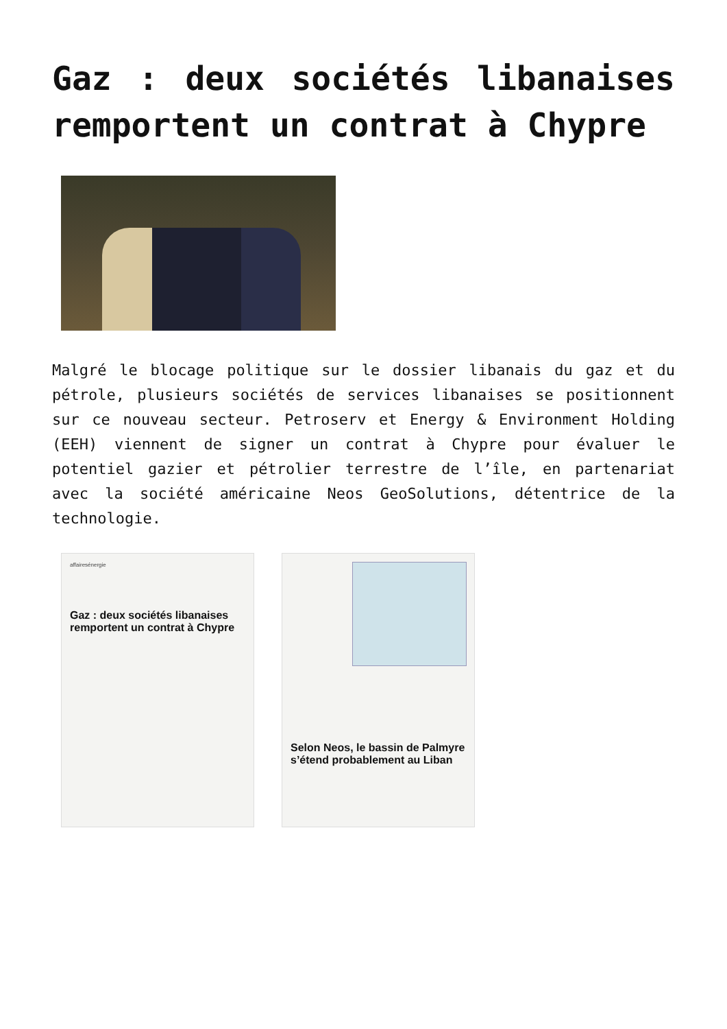Gaz : deux sociétés libanaises remportent un contrat à Chypre
Malgré le blocage politique sur le dossier libanais du gaz et du pétrole, plusieurs sociétés de services libanaises se positionnent sur ce nouveau secteur. Petroserv et Energy & Environment Holding (EEH) viennent de signer un contrat à Chypre pour évaluer le potentiel gazier et pétrolier terrestre de l’île, en partenariat avec la société américaine Neos GeoSolutions, détentrice de la technologie.
affairesénergie
Gaz : deux sociétés libanaises remportent un contrat à Chypre
Selon Neos, le bassin de Palmyre s’étend probablement au Liban